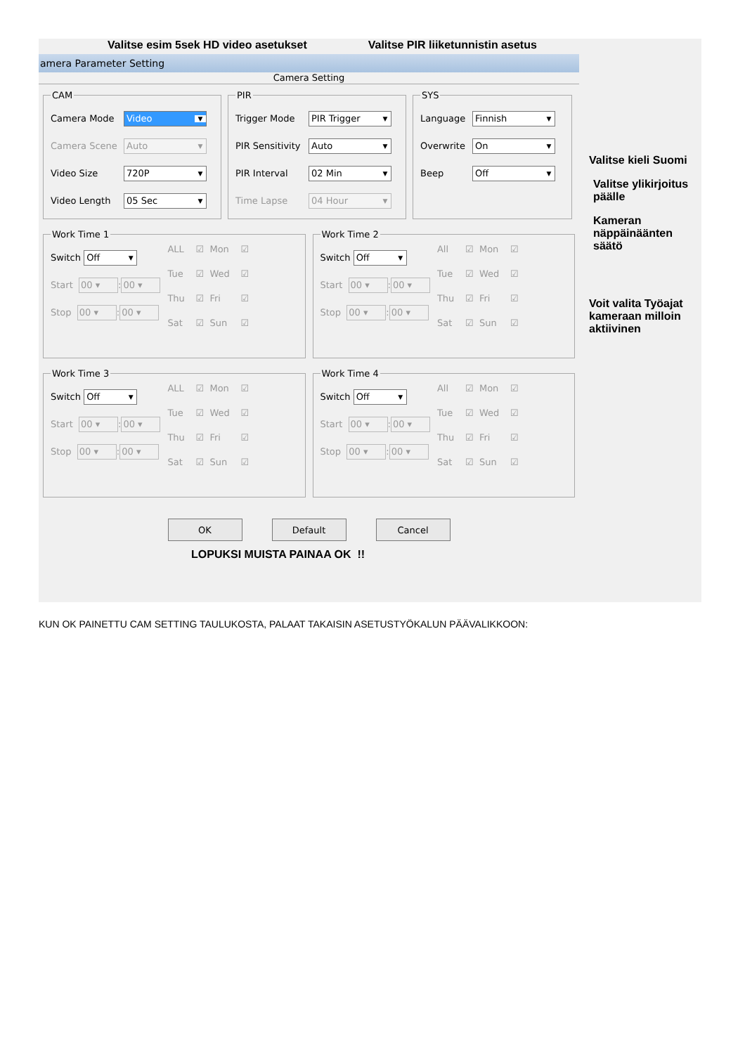Valitse esim 5sek HD video asetukset
Valitse PIR liiketunnistin asetus
amera Parameter Setting
Camera Setting
CAM
Camera Mode
Video ▼
Camera Scene
Auto ▼
Video Size
720P ▼
Video Length
05 Sec ▼
PIR
Trigger Mode
PIR Trigger ▼
PIR Sensitivity
Auto ▼
PIR Interval
02 Min ▼
Time Lapse
04 Hour ▼
SYS
Language
Finnish ▼
Overwrite
On ▼
Beep
Off ▼
Work Time 1
Switch Off ▼
Start 00 ▾ : 00 ▾
Stop 00 ▾ : 00 ▾
ALL ☑ Mon ☑ Tue ☑ Wed ☑ Thu ☑ Fri ☑ Sat ☑ Sun ☑
Work Time 2
Switch Off ▼
Start 00 ▾ : 00 ▾
Stop 00 ▾ : 00 ▾
All ☑ Mon ☑ Tue ☑ Wed ☑ Thu ☑ Fri ☑ Sat ☑ Sun ☑
Work Time 3
Switch Off ▼
Start 00 ▾ : 00 ▾
Stop 00 ▾ : 00 ▾
ALL ☑ Mon ☑ Tue ☑ Wed ☑ Thu ☑ Fri ☑ Sat ☑ Sun ☑
Work Time 4
Switch Off ▼
Start 00 ▾ : 00 ▾
Stop 00 ▾ : 00 ▾
All ☑ Mon ☑ Tue ☑ Wed ☑ Thu ☑ Fri ☑ Sat ☑ Sun ☑
OK Default Cancel
LOPUKSI MUISTA PAINAA OK !!
Valitse kieli Suomi
Valitse ylikirjoitus
päälle
Kameran
näppäinäänten
säätö
Voit valita Työajat
kameraan milloin
aktiivinen
KUN OK PAINETTU CAM SETTING TAULUKOSTA, PALAAT TAKAISIN ASETUSTYÖKALUN PÄÄVALIKKOON: